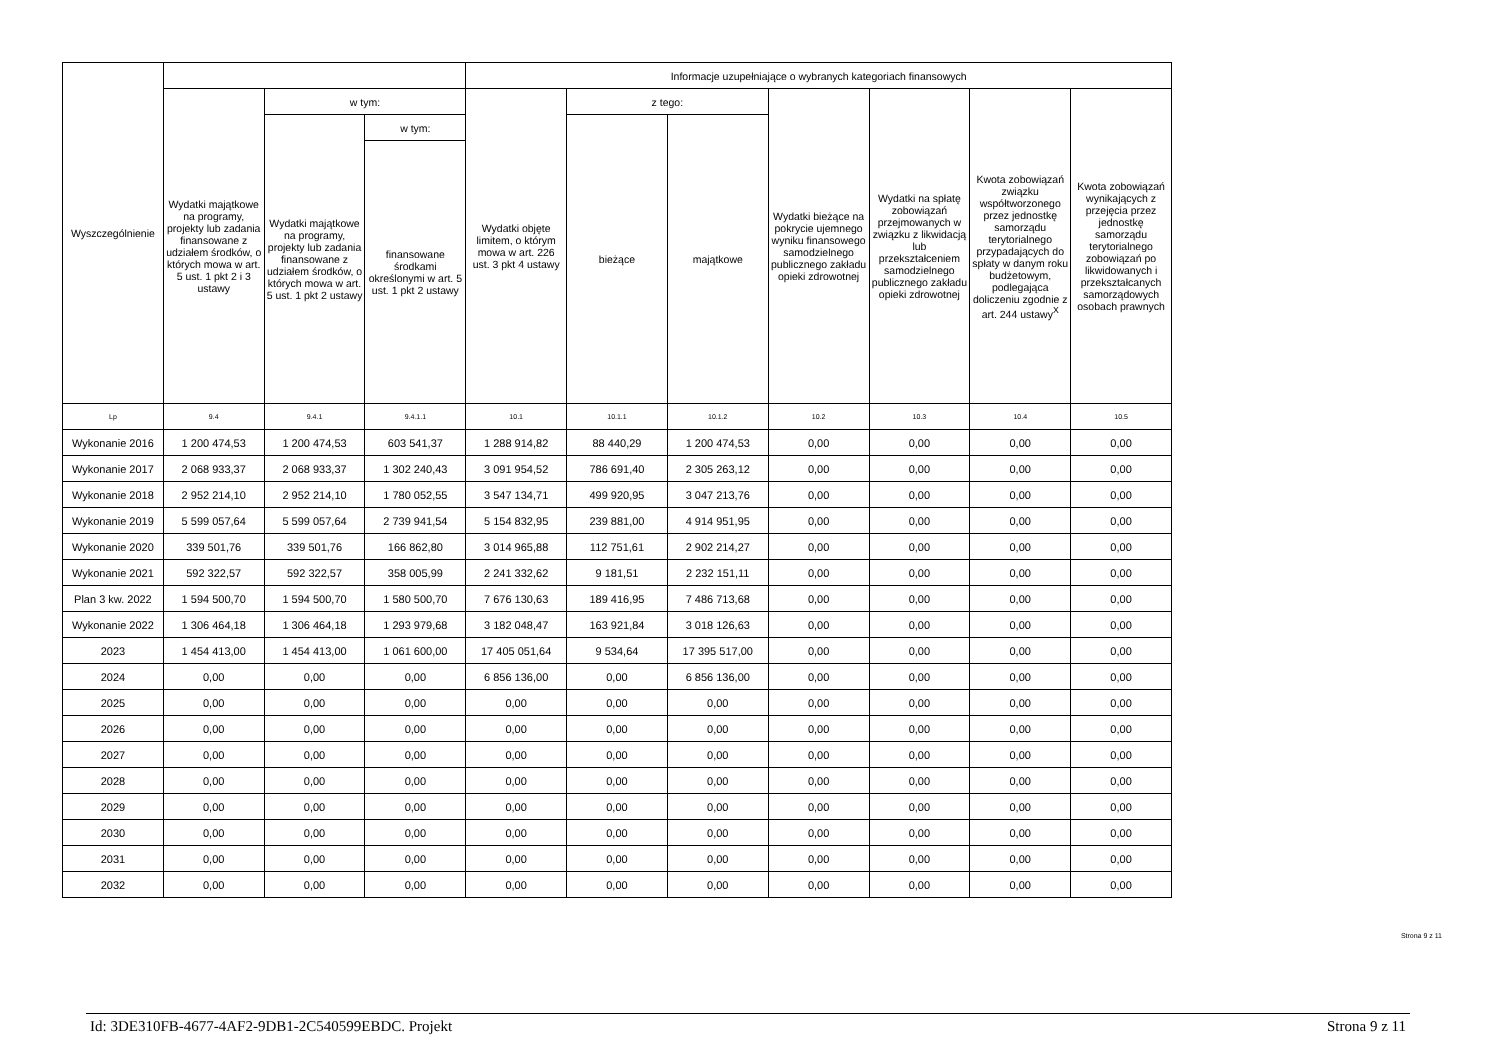| Wyszczególnienie | | | | Informacje uzupełniające o wybranych kategoriach finansowych | | | | | | |
| --- | --- | --- | --- | --- | --- | --- | --- | --- | --- | --- |
| | Wydatki majątkowe na programy, projekty lub zadania finansowane z udziałem środków, o których mowa w art. 5 ust. 1 pkt 2 i 3 ustawy | w tym: | | Wydatki objęte limitem, o którym mowa w art. 226 ust. 3 pkt 4 ustawy | z tego: | | Wydatki bieżące na pokrycie ujemnego wyniku finansowego samodzielnego publicznego zakładu opieki zdrowotnej | Wydatki na spłatę zobowiązań przejmowanych w związku z likwidacją lub przekształceniem samodzielnego publicznego zakładu opieki zdrowotnej | Kwota zobowiązań związku współtworzonego przez jednostkę samorządu terytorialnego przypadających do spłaty w danym roku budżetowym, podlegająca doliczeniu zgodnie z art. 244 ustawy<sup>X</sup> | Kwota zobowiązań wynikających z przejęcia przez jednostkę samorządu terytorialnego zobowiązań po likwidowanych i przekształcanych samorządowych osobach prawnych |
| | | Wydatki majątkowe na programy, projekty lub zadania finansowane z udziałem środków, o których mowa w art. 5 ust. 1 pkt 2 ustawy | w tym: | | bieżące | majątkowe | | | | |
| | | | finansowane środkami określonymi w art. 5 ust. 1 pkt 2 ustawy | | | | | | | |
| Lp | 9.4 | 9.4.1 | 9.4.1.1 | 10.1 | 10.1.1 | 10.1.2 | 10.2 | 10.3 | 10.4 | 10.5 |
| Wykonanie 2016 | 1 200 474,53 | 1 200 474,53 | 603 541,37 | 1 288 914,82 | 88 440,29 | 1 200 474,53 | 0,00 | 0,00 | 0,00 | 0,00 |
| Wykonanie 2017 | 2 068 933,37 | 2 068 933,37 | 1 302 240,43 | 3 091 954,52 | 786 691,40 | 2 305 263,12 | 0,00 | 0,00 | 0,00 | 0,00 |
| Wykonanie 2018 | 2 952 214,10 | 2 952 214,10 | 1 780 052,55 | 3 547 134,71 | 499 920,95 | 3 047 213,76 | 0,00 | 0,00 | 0,00 | 0,00 |
| Wykonanie 2019 | 5 599 057,64 | 5 599 057,64 | 2 739 941,54 | 5 154 832,95 | 239 881,00 | 4 914 951,95 | 0,00 | 0,00 | 0,00 | 0,00 |
| Wykonanie 2020 | 339 501,76 | 339 501,76 | 166 862,80 | 3 014 965,88 | 112 751,61 | 2 902 214,27 | 0,00 | 0,00 | 0,00 | 0,00 |
| Wykonanie 2021 | 592 322,57 | 592 322,57 | 358 005,99 | 2 241 332,62 | 9 181,51 | 2 232 151,11 | 0,00 | 0,00 | 0,00 | 0,00 |
| Plan 3 kw. 2022 | 1 594 500,70 | 1 594 500,70 | 1 580 500,70 | 7 676 130,63 | 189 416,95 | 7 486 713,68 | 0,00 | 0,00 | 0,00 | 0,00 |
| Wykonanie 2022 | 1 306 464,18 | 1 306 464,18 | 1 293 979,68 | 3 182 048,47 | 163 921,84 | 3 018 126,63 | 0,00 | 0,00 | 0,00 | 0,00 |
| 2023 | 1 454 413,00 | 1 454 413,00 | 1 061 600,00 | 17 405 051,64 | 9 534,64 | 17 395 517,00 | 0,00 | 0,00 | 0,00 | 0,00 |
| 2024 | 0,00 | 0,00 | 0,00 | 6 856 136,00 | 0,00 | 6 856 136,00 | 0,00 | 0,00 | 0,00 | 0,00 |
| 2025 | 0,00 | 0,00 | 0,00 | 0,00 | 0,00 | 0,00 | 0,00 | 0,00 | 0,00 | 0,00 |
| 2026 | 0,00 | 0,00 | 0,00 | 0,00 | 0,00 | 0,00 | 0,00 | 0,00 | 0,00 | 0,00 |
| 2027 | 0,00 | 0,00 | 0,00 | 0,00 | 0,00 | 0,00 | 0,00 | 0,00 | 0,00 | 0,00 |
| 2028 | 0,00 | 0,00 | 0,00 | 0,00 | 0,00 | 0,00 | 0,00 | 0,00 | 0,00 | 0,00 |
| 2029 | 0,00 | 0,00 | 0,00 | 0,00 | 0,00 | 0,00 | 0,00 | 0,00 | 0,00 | 0,00 |
| 2030 | 0,00 | 0,00 | 0,00 | 0,00 | 0,00 | 0,00 | 0,00 | 0,00 | 0,00 | 0,00 |
| 2031 | 0,00 | 0,00 | 0,00 | 0,00 | 0,00 | 0,00 | 0,00 | 0,00 | 0,00 | 0,00 |
| 2032 | 0,00 | 0,00 | 0,00 | 0,00 | 0,00 | 0,00 | 0,00 | 0,00 | 0,00 | 0,00 |
Strona 9 z 11
Id: 3DE310FB-4677-4AF2-9DB1-2C540599EBDC. Projekt Strona 9 z 11